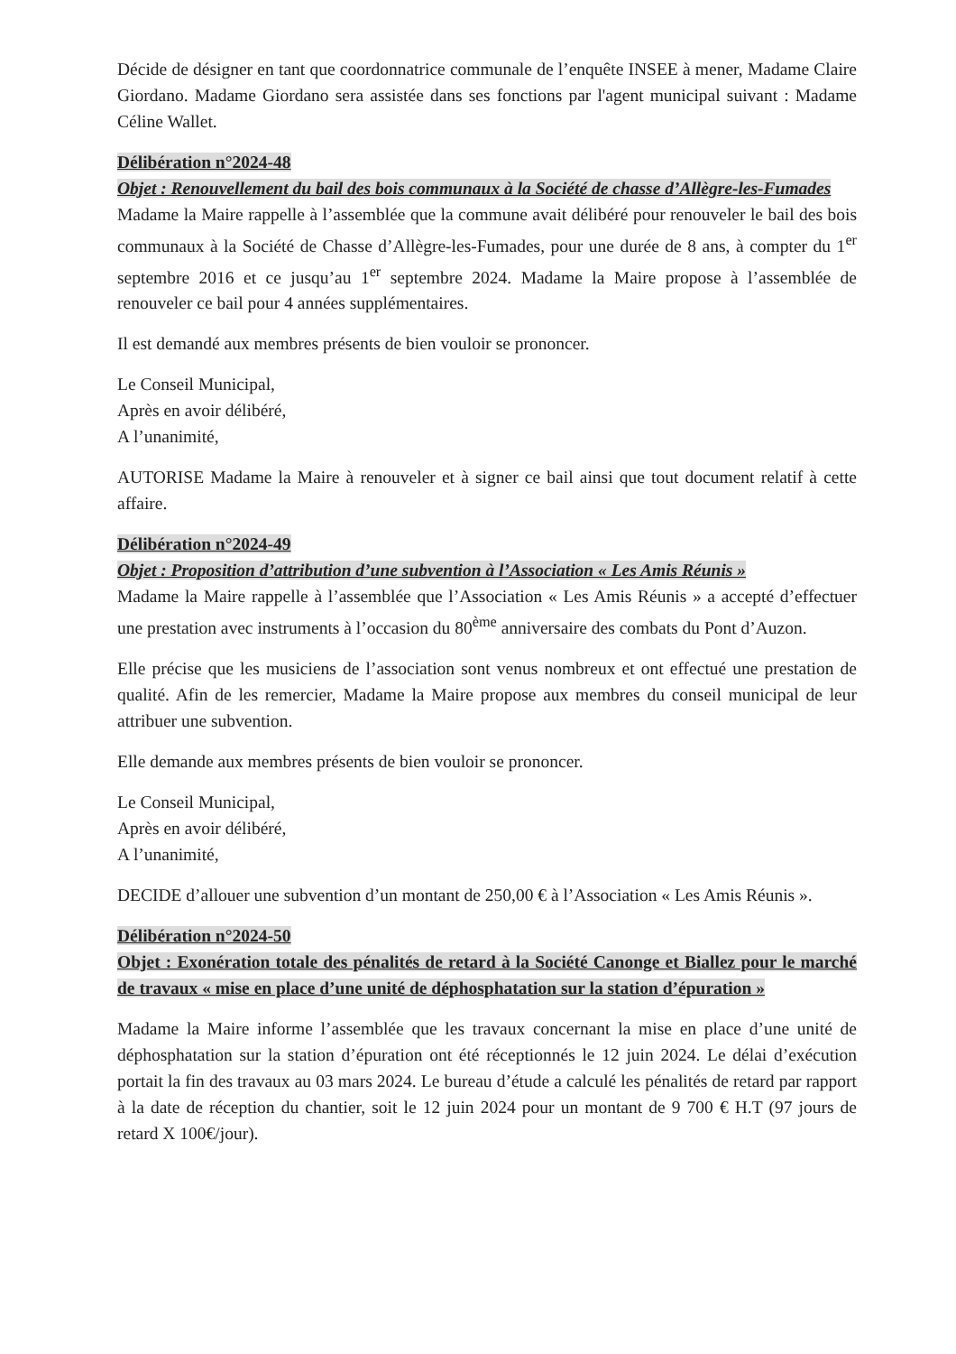Décide de désigner en tant que coordonnatrice communale de l’enquête INSEE à mener, Madame Claire Giordano. Madame Giordano sera assistée dans ses fonctions par l'agent municipal suivant : Madame Céline Wallet.
Délibération n°2024-48
Objet : Renouvellement du bail des bois communaux à la Société de chasse d’Allègre-les-Fumades
Madame la Maire rappelle à l’assemblée que la commune avait délibéré pour renouveler le bail des bois communaux à la Société de Chasse d’Allègre-les-Fumades, pour une durée de 8 ans, à compter du 1<sup>er</sup> septembre 2016 et ce jusqu’au 1<sup>er</sup> septembre 2024. Madame la Maire propose à l’assemblée de renouveler ce bail pour 4 années supplémentaires.
Il est demandé aux membres présents de bien vouloir se prononcer.
Le Conseil Municipal,
Après en avoir délibéré,
A l’unanimité,
AUTORISE Madame la Maire à renouveler et à signer ce bail ainsi que tout document relatif à cette affaire.
Délibération n°2024-49
Objet : Proposition d’attribution d’une subvention à l’Association « Les Amis Réunis »
Madame la Maire rappelle à l’assemblée que l’Association « Les Amis Réunis » a accepté d’effectuer une prestation avec instruments à l’occasion du 80<sup>ème</sup> anniversaire des combats du Pont d’Auzon.
Elle précise que les musiciens de l’association sont venus nombreux et ont effectué une prestation de qualité. Afin de les remercier, Madame la Maire propose aux membres du conseil municipal de leur attribuer une subvention.
Elle demande aux membres présents de bien vouloir se prononcer.
Le Conseil Municipal,
Après en avoir délibéré,
A l’unanimité,
DECIDE d’allouer une subvention d’un montant de 250,00 € à l’Association « Les Amis Réunis ».
Délibération n°2024-50
Objet : Exonération totale des pénalités de retard à la Société Canonge et Biallez pour le marché de travaux « mise en place d’une unité de déphosphatation sur la station d’épuration »
Madame la Maire informe l’assemblée que les travaux concernant la mise en place d’une unité de déphosphatation sur la station d’épuration ont été réceptionnés le 12 juin 2024. Le délai d’exécution portait la fin des travaux au 03 mars 2024. Le bureau d’étude a calculé les pénalités de retard par rapport à la date de réception du chantier, soit le 12 juin 2024 pour un montant de 9 700 € H.T (97 jours de retard X 100€/jour).